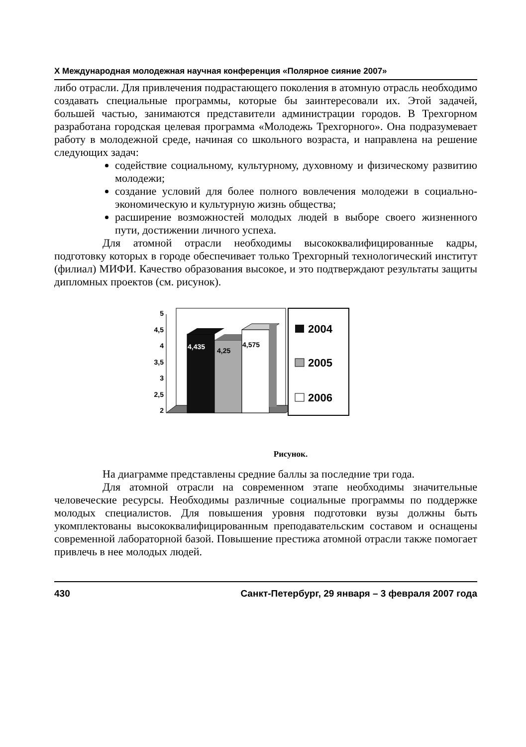X Международная молодежная научная конференция «Полярное сияние 2007»
либо отрасли. Для привлечения подрастающего поколения в атомную отрасль необходимо создавать специальные программы, которые бы заинтересовали их. Этой задачей, большей частью, занимаются представители администрации городов. В Трехгорном разработана городская целевая программа «Молодежь Трехгорного». Она подразумевает работу в молодежной среде, начиная со школьного возраста, и направлена на решение следующих задач:
содействие социальному, культурному, духовному и физическому развитию молодежи;
создание условий для более полного вовлечения молодежи в социально-экономическую и культурную жизнь общества;
расширение возможностей молодых людей в выборе своего жизненного пути, достижении личного успеха.
Для атомной отрасли необходимы высококвалифицированные кадры, подготовку которых в городе обеспечивает только Трехгорный технологический институт (филиал) МИФИ. Качество образования высокое, и это подтверждают результаты защиты дипломных проектов (см. рисунок).
5
4,5
4
3,5
3
2,5
2
4,435
4,25
4,575
2004
2005
2006
Рисунок.
На диаграмме представлены средние баллы за последние три года.
Для атомной отрасли на современном этапе необходимы значительные человеческие ресурсы. Необходимы различные социальные программы по поддержке молодых специалистов. Для повышения уровня подготовки вузы должны быть укомплектованы высококвалифицированным преподавательским составом и оснащены современной лабораторной базой. Повышение престижа атомной отрасли также помогает привлечь в нее молодых людей.
430 Санкт-Петербург, 29 января – 3 февраля 2007 года